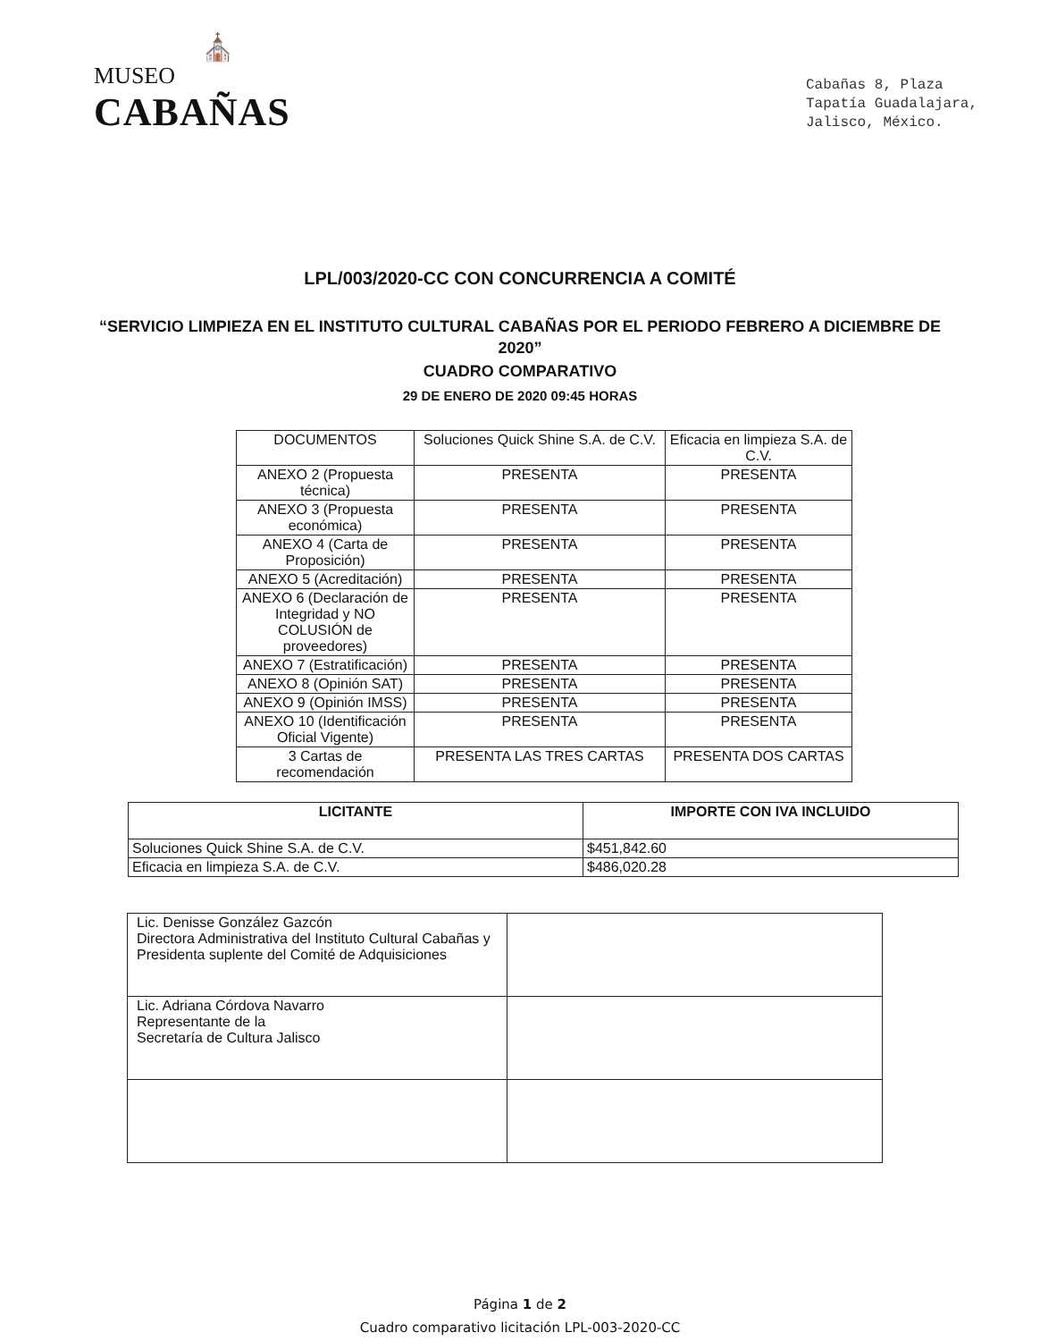⛪
MUSEO
CABAÑAS
Cabañas 8, Plaza
Tapatía Guadalajara,
Jalisco, México.
LPL/003/2020-CC CON CONCURRENCIA A COMITÉ
“SERVICIO LIMPIEZA EN EL INSTITUTO CULTURAL CABAÑAS POR EL PERIODO FEBRERO A DICIEMBRE DE 2020”
CUADRO COMPARATIVO
29 DE ENERO DE 2020 09:45 HORAS
| DOCUMENTOS | Soluciones Quick Shine S.A. de C.V. | Eficacia en limpieza S.A. de C.V. |
| --- | --- | --- |
| ANEXO 2 (Propuesta técnica) | PRESENTA | PRESENTA |
| ANEXO 3 (Propuesta económica) | PRESENTA | PRESENTA |
| ANEXO 4 (Carta de Proposición) | PRESENTA | PRESENTA |
| ANEXO 5 (Acreditación) | PRESENTA | PRESENTA |
| ANEXO 6 (Declaración de Integridad y NO COLUSIÓN de proveedores) | PRESENTA | PRESENTA |
| ANEXO 7 (Estratificación) | PRESENTA | PRESENTA |
| ANEXO 8 (Opinión SAT) | PRESENTA | PRESENTA |
| ANEXO 9 (Opinión IMSS) | PRESENTA | PRESENTA |
| ANEXO 10 (Identificación Oficial Vigente) | PRESENTA | PRESENTA |
| 3 Cartas de recomendación | PRESENTA LAS TRES CARTAS | PRESENTA DOS CARTAS |
| LICITANTE | IMPORTE CON IVA INCLUIDO |
| --- | --- |
| Soluciones Quick Shine S.A. de C.V. | $451,842.60 |
| Eficacia en limpieza S.A. de C.V. | $486,020.28 |
| Lic. Denisse González Gazcón Directora Administrativa del Instituto Cultural Cabañas y Presidenta suplente del Comité de Adquisiciones | |
| Lic. Adriana Córdova Navarro Representante de la Secretaría de Cultura Jalisco | |
Página 1 de 2
Cuadro comparativo licitación LPL-003-2020-CC